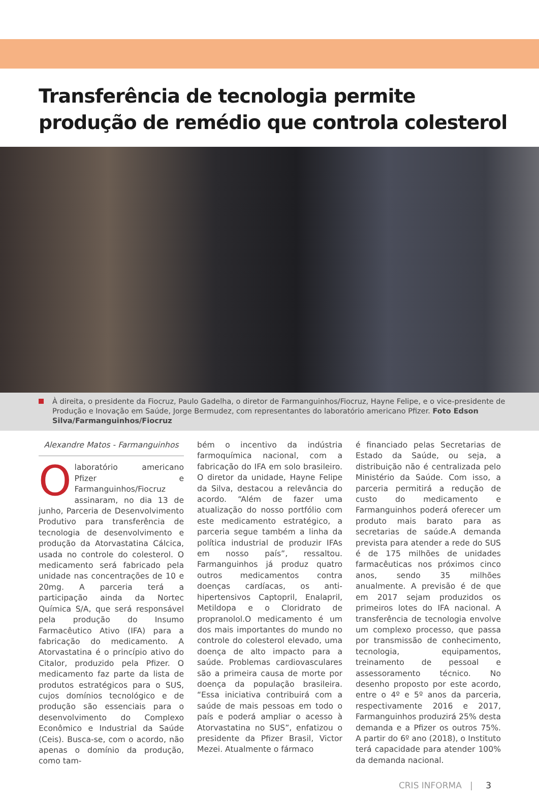Transferência de tecnologia permite
produção de remédio que controla colesterol
À direita, o presidente da Fiocruz, Paulo Gadelha, o diretor de Farmanguinhos/Fiocruz, Hayne Felipe, e o vice-presidente de Produção e Inovação em Saúde, Jorge Bermudez, com representantes do laboratório americano Pfizer. Foto Edson Silva/Farmanguinhos/Fiocruz
Alexandre Matos - Farmanguinhos
O laboratório americano Pfizer e Farmanguinhos/Fiocruz assinaram, no dia 13 de junho, Parceria de Desenvolvimento Produtivo para transferência de tecnologia de desenvolvimento e produção da Atorvastatina Cálcica, usada no controle do colesterol. O medicamento será fabricado pela unidade nas concentrações de 10 e 20mg. A parceria terá a participação ainda da Nortec Química S/A, que será responsável pela produção do Insumo Farmacêutico Ativo (IFA) para a fabricação do medicamento. A Atorvastatina é o princípio ativo do Citalor, produzido pela Pfizer. O medicamento faz parte da lista de produtos estratégicos para o SUS, cujos domínios tecnológico e de produção são essenciais para o desenvolvimento do Complexo Econômico e Industrial da Saúde (Ceis). Busca-se, com o acordo, não apenas o domínio da produção, como tam-
bém o incentivo da indústria farmoquímica nacional, com a fabricação do IFA em solo brasileiro. O diretor da unidade, Hayne Felipe da Silva, destacou a relevância do acordo. “Além de fazer uma atualização do nosso portfólio com este medicamento estratégico, a parceria segue também a linha da política industrial de produzir IFAs em nosso país”, ressaltou. Farmanguinhos já produz quatro outros medicamentos contra doenças cardíacas, os anti-hipertensivos Captopril, Enalapril, Metildopa e o Cloridrato de propranolol.O medicamento é um dos mais importantes do mundo no controle do colesterol elevado, uma doença de alto impacto para a saúde. Problemas cardiovasculares são a primeira causa de morte por doença da população brasileira. “Essa iniciativa contribuirá com a saúde de mais pessoas em todo o país e poderá ampliar o acesso à Atorvastatina no SUS”, enfatizou o presidente da Pfizer Brasil, Victor Mezei. Atualmente o fármaco
é financiado pelas Secretarias de Estado da Saúde, ou seja, a distribuição não é centralizada pelo Ministério da Saúde. Com isso, a parceria permitirá a redução de custo do medicamento e Farmanguinhos poderá oferecer um produto mais barato para as secretarias de saúde.A demanda prevista para atender a rede do SUS é de 175 milhões de unidades farmacêuticas nos próximos cinco anos, sendo 35 milhões anualmente. A previsão é de que em 2017 sejam produzidos os primeiros lotes do IFA nacional. A transferência de tecnologia envolve um complexo processo, que passa por transmissão de conhecimento, tecnologia, equipamentos, treinamento de pessoal e assessoramento técnico. No desenho proposto por este acordo, entre o 4º e 5º anos da parceria, respectivamente 2016 e 2017, Farmanguinhos produzirá 25% desta demanda e a Pfizer os outros 75%. A partir do 6º ano (2018), o Instituto terá capacidade para atender 100% da demanda nacional.
CRIS INFORMA | 3